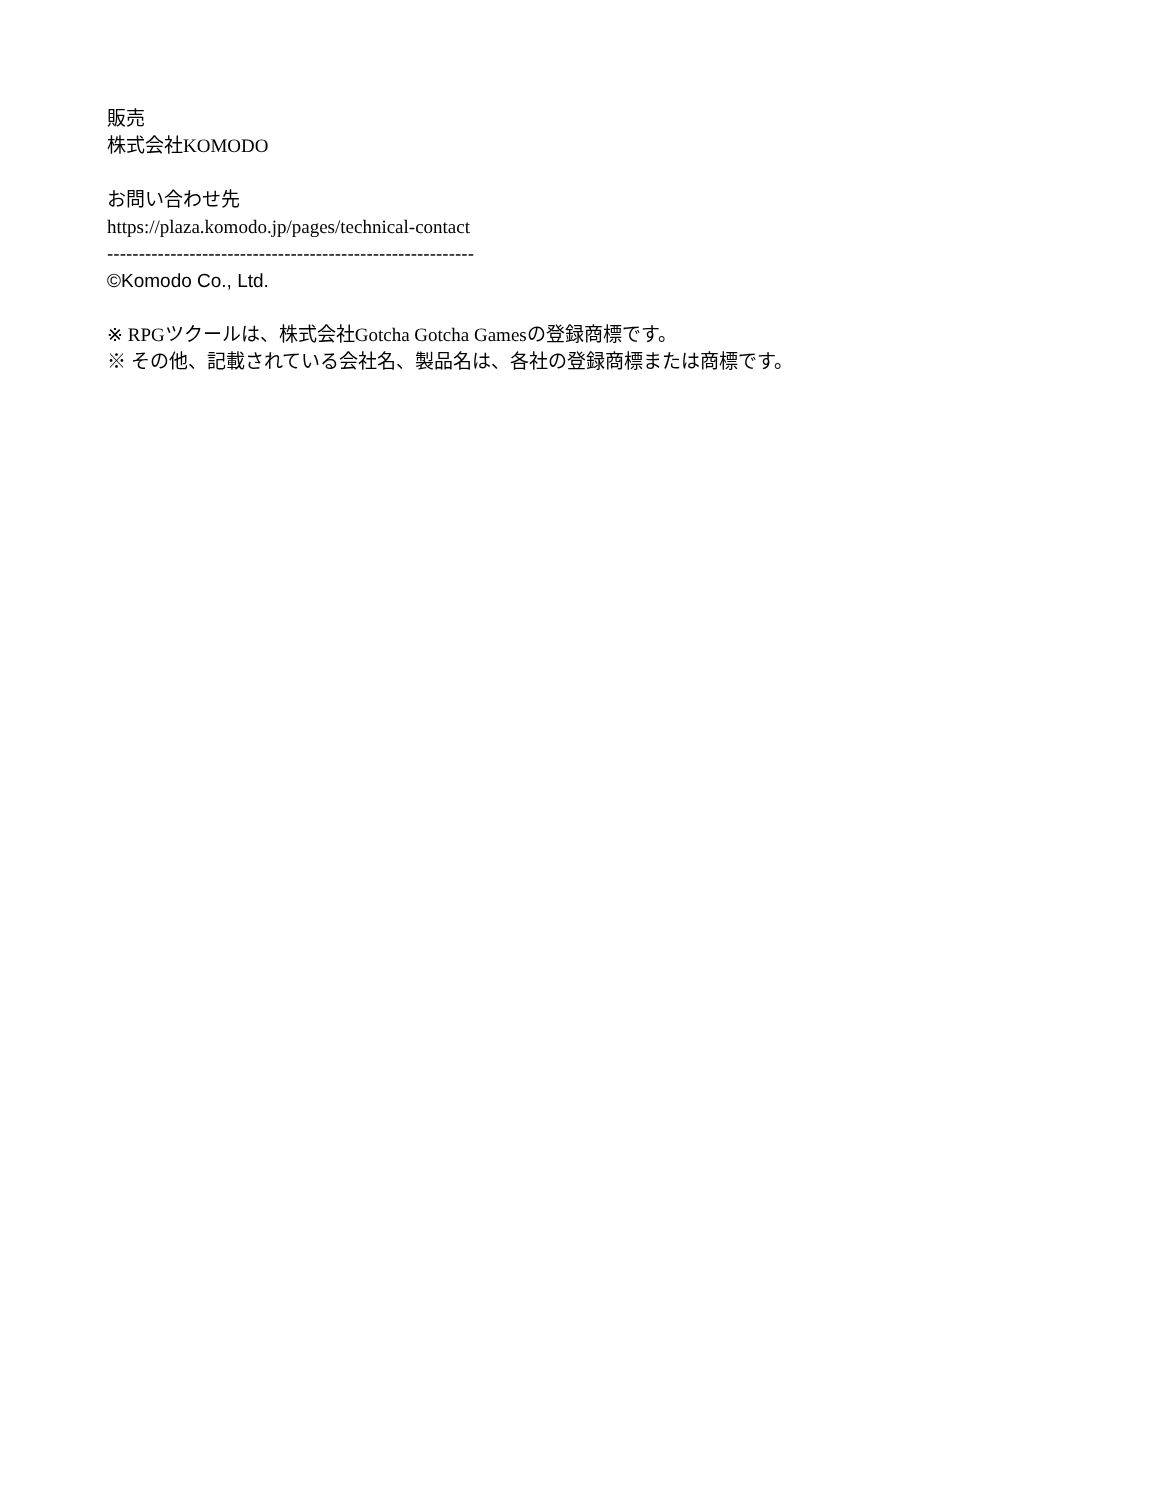販売
株式会社KOMODO
お問い合わせ先
https://plaza.komodo.jp/pages/technical-contact
----------------------------------------------------------
©Komodo Co., Ltd.
※ RPGツクールは、株式会社Gotcha Gotcha Gamesの登録商標です。
※ その他、記載されている会社名、製品名は、各社の登録商標または商標です。